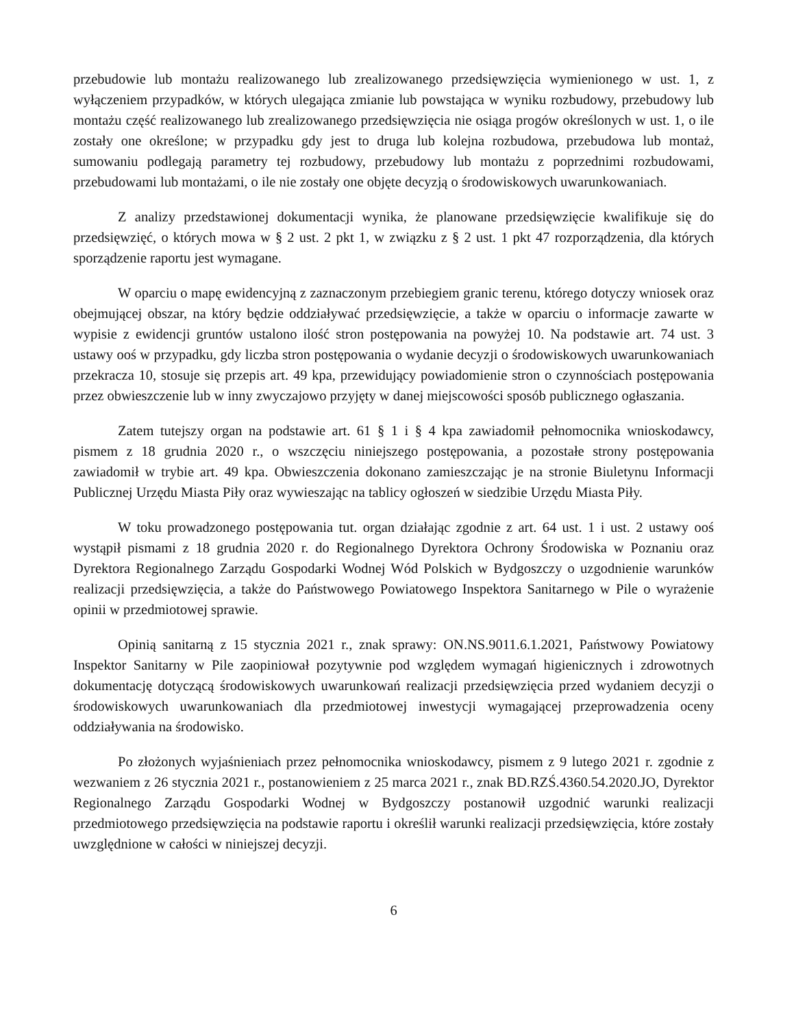przebudowie lub montażu realizowanego lub zrealizowanego przedsięwzięcia wymienionego w ust. 1, z wyłączeniem przypadków, w których ulegająca zmianie lub powstająca w wyniku rozbudowy, przebudowy lub montażu część realizowanego lub zrealizowanego przedsięwzięcia nie osiąga progów określonych w ust. 1, o ile zostały one określone; w przypadku gdy jest to druga lub kolejna rozbudowa, przebudowa lub montaż, sumowaniu podlegają parametry tej rozbudowy, przebudowy lub montażu z poprzednimi rozbudowami, przebudowami lub montażami, o ile nie zostały one objęte decyzją o środowiskowych uwarunkowaniach.
Z analizy przedstawionej dokumentacji wynika, że planowane przedsięwzięcie kwalifikuje się do przedsięwzięć, o których mowa w § 2 ust. 2 pkt 1, w związku z § 2 ust. 1 pkt 47 rozporządzenia, dla których sporządzenie raportu jest wymagane.
W oparciu o mapę ewidencyjną z zaznaczonym przebiegiem granic terenu, którego dotyczy wniosek oraz obejmującej obszar, na który będzie oddziaływać przedsięwzięcie, a także w oparciu o informacje zawarte w wypisie z ewidencji gruntów ustalono ilość stron postępowania na powyżej 10. Na podstawie art. 74 ust. 3 ustawy ooś w przypadku, gdy liczba stron postępowania o wydanie decyzji o środowiskowych uwarunkowaniach przekracza 10, stosuje się przepis art. 49 kpa, przewidujący powiadomienie stron o czynnościach postępowania przez obwieszczenie lub w inny zwyczajowo przyjęty w danej miejscowości sposób publicznego ogłaszania.
Zatem tutejszy organ na podstawie art. 61 § 1 i § 4 kpa zawiadomił pełnomocnika wnioskodawcy, pismem z 18 grudnia 2020 r., o wszczęciu niniejszego postępowania, a pozostałe strony postępowania zawiadomił w trybie art. 49 kpa. Obwieszczenia dokonano zamieszczając je na stronie Biuletynu Informacji Publicznej Urzędu Miasta Piły oraz wywieszając na tablicy ogłoszeń w siedzibie Urzędu Miasta Piły.
W toku prowadzonego postępowania tut. organ działając zgodnie z art. 64 ust. 1 i ust. 2 ustawy ooś wystąpił pismami z 18 grudnia 2020 r. do Regionalnego Dyrektora Ochrony Środowiska w Poznaniu oraz Dyrektora Regionalnego Zarządu Gospodarki Wodnej Wód Polskich w Bydgoszczy o uzgodnienie warunków realizacji przedsięwzięcia, a także do Państwowego Powiatowego Inspektora Sanitarnego w Pile o wyrażenie opinii w przedmiotowej sprawie.
Opinią sanitarną z 15 stycznia 2021 r., znak sprawy: ON.NS.9011.6.1.2021, Państwowy Powiatowy Inspektor Sanitarny w Pile zaopiniował pozytywnie pod względem wymagań higienicznych i zdrowotnych dokumentację dotyczącą środowiskowych uwarunkowań realizacji przedsięwzięcia przed wydaniem decyzji o środowiskowych uwarunkowaniach dla przedmiotowej inwestycji wymagającej przeprowadzenia oceny oddziaływania na środowisko.
Po złożonych wyjaśnieniach przez pełnomocnika wnioskodawcy, pismem z 9 lutego 2021 r. zgodnie z wezwaniem z 26 stycznia 2021 r., postanowieniem z 25 marca 2021 r., znak BD.RZŚ.4360.54.2020.JO, Dyrektor Regionalnego Zarządu Gospodarki Wodnej w Bydgoszczy postanowił uzgodnić warunki realizacji przedmiotowego przedsięwzięcia na podstawie raportu i określił warunki realizacji przedsięwzięcia, które zostały uwzględnione w całości w niniejszej decyzji.
6